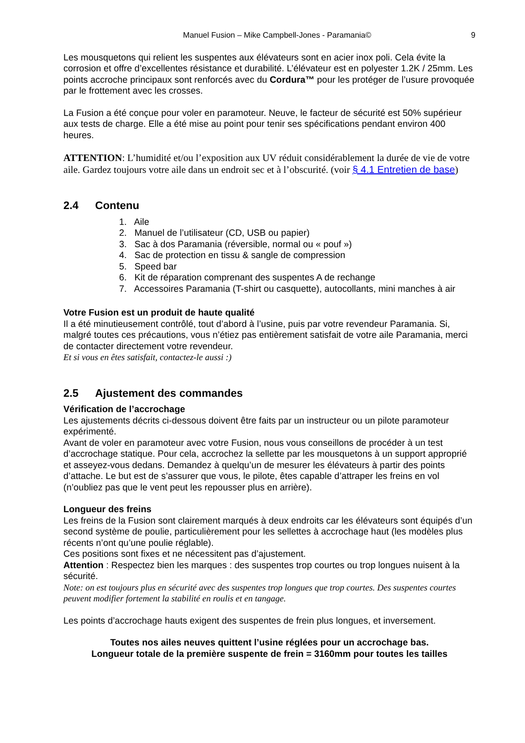Manuel Fusion – Mike Campbell-Jones - Paramania©
9
Les mousquetons qui relient les suspentes aux élévateurs sont en acier inox poli. Cela évite la corrosion et offre d’excellentes résistance et durabilité. L’élévateur est en polyester 1.2K / 25mm. Les points accroche principaux sont renforcés avec du Cordura™ pour les protéger de l’usure provoquée par le frottement avec les crosses.
La Fusion a été conçue pour voler en paramoteur. Neuve, le facteur de sécurité est 50% supérieur aux tests de charge. Elle a été mise au point pour tenir ses spécifications pendant environ 400 heures.
ATTENTION: L’humidité et/ou l’exposition aux UV réduit considérablement la durée de vie de votre aile. Gardez toujours votre aile dans un endroit sec et à l’obscurité. (voir § 4.1 Entretien de base)
2.4 Contenu
1. Aile
2. Manuel de l’utilisateur (CD, USB ou papier)
3. Sac à dos Paramania (réversible, normal ou « pouf »)
4. Sac de protection en tissu & sangle de compression
5. Speed bar
6. Kit de réparation comprenant des suspentes A de rechange
7. Accessoires Paramania (T-shirt ou casquette), autocollants, mini manches à air
Votre Fusion est un produit de haute qualité
Il a été minutieusement contrôlé, tout d’abord à l’usine, puis par votre revendeur Paramania. Si, malgré toutes ces précautions, vous n’étiez pas entièrement satisfait de votre aile Paramania, merci de contacter directement votre revendeur.
Et si vous en êtes satisfait, contactez-le aussi :)
2.5 Ajustement des commandes
Vérification de l’accrochage
Les ajustements décrits ci-dessous doivent être faits par un instructeur ou un pilote paramoteur expérimenté.
Avant de voler en paramoteur avec votre Fusion, nous vous conseillons de procéder à un test d’accrochage statique. Pour cela, accrochez la sellette par les mousquetons à un support approprié et asseyez-vous dedans. Demandez à quelqu’un de mesurer les élévateurs à partir des points d’attache. Le but est de s’assurer que vous, le pilote, êtes capable d’attraper les freins en vol (n’oubliez pas que le vent peut les repousser plus en arrière).
Longueur des freins
Les freins de la Fusion sont clairement marqués à deux endroits car les élévateurs sont équipés d’un second système de poulie, particulièrement pour les sellettes à accrochage haut (les modèles plus récents n’ont qu’une poulie réglable).
Ces positions sont fixes et ne nécessitent pas d’ajustement.
Attention : Respectez bien les marques : des suspentes trop courtes ou trop longues nuisent à la sécurité.
Note: on est toujours plus en sécurité avec des suspentes trop longues que trop courtes. Des suspentes courtes peuvent modifier fortement la stabilité en roulis et en tangage.
Les points d’accrochage hauts exigent des suspentes de frein plus longues, et inversement.
Toutes nos ailes neuves quittent l’usine réglées pour un accrochage bas.
Longueur totale de la première suspente de frein = 3160mm pour toutes les tailles